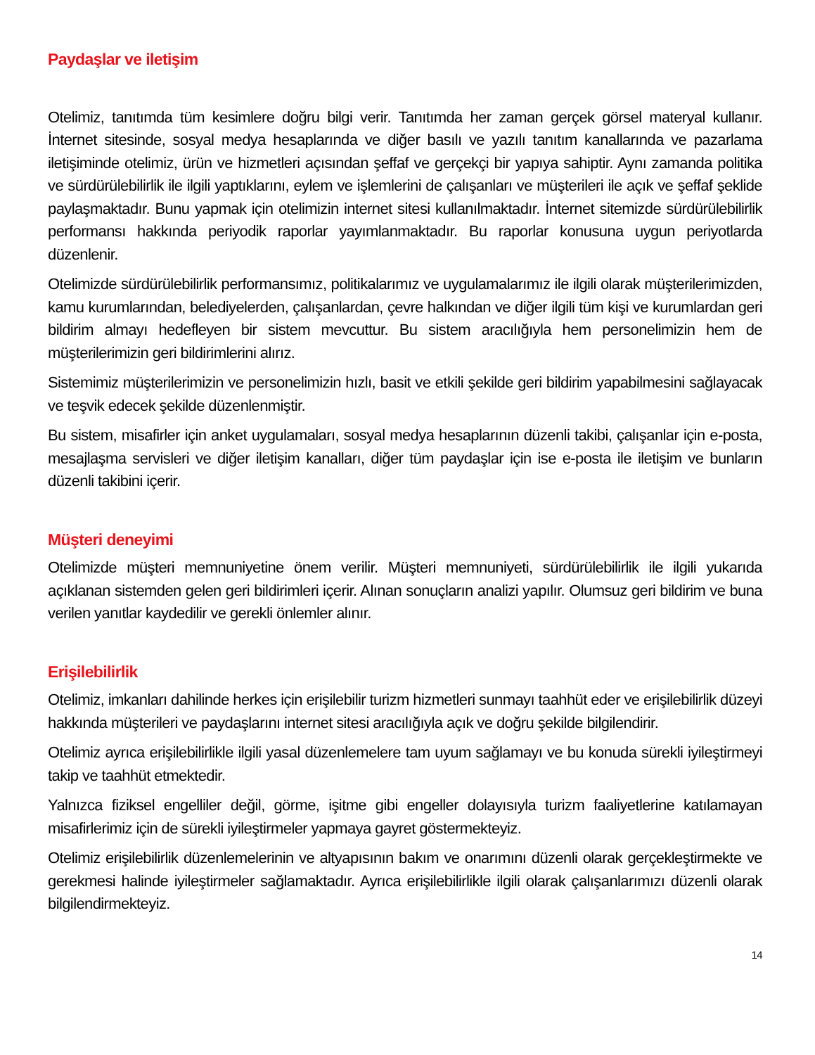Paydaşlar ve iletişim
Otelimiz, tanıtımda tüm kesimlere doğru bilgi verir. Tanıtımda her zaman gerçek görsel materyal kullanır. İnternet sitesinde, sosyal medya hesaplarında ve diğer basılı ve yazılı tanıtım kanallarında ve pazarlama iletişiminde otelimiz, ürün ve hizmetleri açısından şeffaf ve gerçekçi bir yapıya sahiptir. Aynı zamanda politika ve sürdürülebilirlik ile ilgili yaptıklarını, eylem ve işlemlerini de çalışanları ve müşterileri ile açık ve şeffaf şeklide paylaşmaktadır. Bunu yapmak için otelimizin internet sitesi kullanılmaktadır. İnternet sitemizde sürdürülebilirlik performansı hakkında periyodik raporlar yayımlanmaktadır. Bu raporlar konusuna uygun periyotlarda düzenlenir.
Otelimizde sürdürülebilirlik performansımız, politikalarımız ve uygulamalarımız ile ilgili olarak müşterilerimizden, kamu kurumlarından, belediyelerden, çalışanlardan, çevre halkından ve diğer ilgili tüm kişi ve kurumlardan geri bildirim almayı hedefleyen bir sistem mevcuttur. Bu sistem aracılığıyla hem personelimizin hem de müşterilerimizin geri bildirimlerini alırız.
Sistemimiz müşterilerimizin ve personelimizin hızlı, basit ve etkili şekilde geri bildirim yapabilmesini sağlayacak ve teşvik edecek şekilde düzenlenmiştir.
Bu sistem, misafirler için anket uygulamaları, sosyal medya hesaplarının düzenli takibi, çalışanlar için e-posta, mesajlaşma servisleri ve diğer iletişim kanalları, diğer tüm paydaşlar için ise e-posta ile iletişim ve bunların düzenli takibini içerir.
Müşteri deneyimi
Otelimizde müşteri memnuniyetine önem verilir. Müşteri memnuniyeti, sürdürülebilirlik ile ilgili yukarıda açıklanan sistemden gelen geri bildirimleri içerir. Alınan sonuçların analizi yapılır. Olumsuz geri bildirim ve buna verilen yanıtlar kaydedilir ve gerekli önlemler alınır.
Erişilebilirlik
Otelimiz, imkanları dahilinde herkes için erişilebilir turizm hizmetleri sunmayı taahhüt eder ve erişilebilirlik düzeyi hakkında müşterileri ve paydaşlarını internet sitesi aracılığıyla açık ve doğru şekilde bilgilendirir.
Otelimiz ayrıca erişilebilirlikle ilgili yasal düzenlemelere tam uyum sağlamayı ve bu konuda sürekli iyileştirmeyi takip ve taahhüt etmektedir.
Yalnızca fiziksel engelliler değil, görme, işitme gibi engeller dolayısıyla turizm faaliyetlerine katılamayan misafirlerimiz için de sürekli iyileştirmeler yapmaya gayret göstermekteyiz.
Otelimiz erişilebilirlik düzenlemelerinin ve altyapısının bakım ve onarımını düzenli olarak gerçekleştirmekte ve gerekmesi halinde iyileştirmeler sağlamaktadır. Ayrıca erişilebilirlikle ilgili olarak çalışanlarımızı düzenli olarak bilgilendirmekteyiz.
14